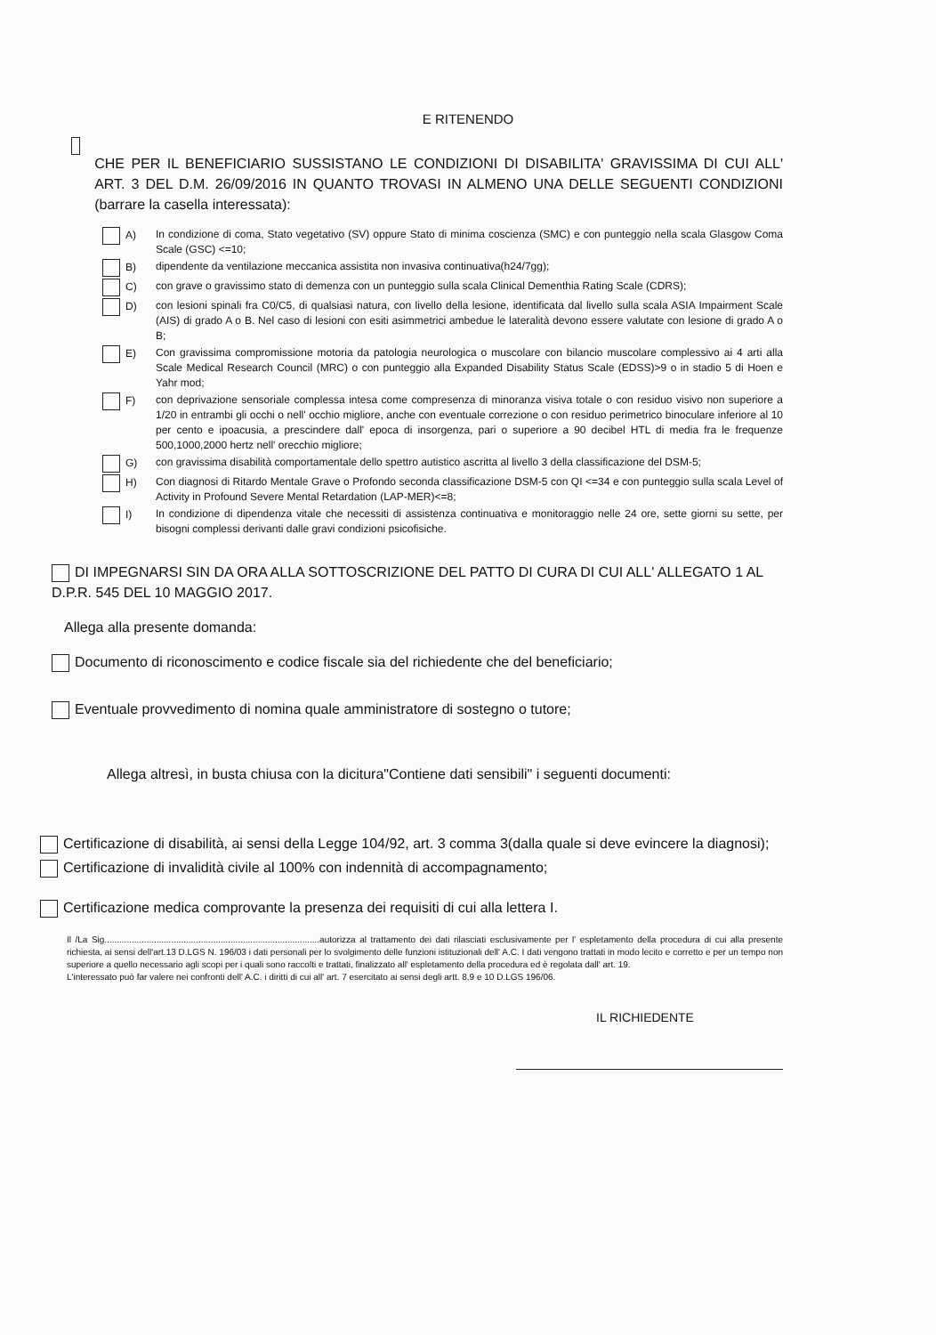E RITENENDO
CHE PER IL BENEFICIARIO SUSSISTANO LE CONDIZIONI DI DISABILITA' GRAVISSIMA DI CUI ALL' ART. 3 DEL D.M. 26/09/2016 IN QUANTO TROVASI IN ALMENO UNA DELLE SEGUENTI CONDIZIONI (barrare la casella interessata):
A) In condizione di coma, Stato vegetativo (SV) oppure Stato di minima coscienza (SMC) e con punteggio nella scala Glasgow Coma Scale (GSC) <=10;
B) dipendente da ventilazione meccanica assistita non invasiva continuativa(h24/7gg);
C) con grave o gravissimo stato di demenza con un punteggio sulla scala Clinical Dementhia Rating Scale (CDRS);
D) con lesioni spinali fra C0/C5, di qualsiasi natura, con livello della lesione, identificata dal livello sulla scala ASIA Impairment Scale (AIS) di grado A o B. Nel caso di lesioni con esiti asimmetrici ambedue le lateralità devono essere valutate con lesione di grado A o B;
E) Con gravissima compromissione motoria da patologia neurologica o muscolare con bilancio muscolare complessivo ai 4 arti alla Scale Medical Research Council (MRC) o con punteggio alla Expanded Disability Status Scale (EDSS)>9 o in stadio 5 di Hoen e Yahr mod;
F) con deprivazione sensoriale complessa intesa come compresenza di minoranza visiva totale o con residuo visivo non superiore a 1/20 in entrambi gli occhi o nell' occhio migliore, anche con eventuale correzione o con residuo perimetrico binoculare inferiore al 10 per cento e ipoacusia, a prescindere dall' epoca di insorgenza, pari o superiore a 90 decibel HTL di media fra le frequenze 500,1000,2000 hertz nell' orecchio migliore;
G) con gravissima disabilità comportamentale dello spettro autistico ascritta al livello 3 della classificazione del DSM-5;
H) Con diagnosi di Ritardo Mentale Grave o Profondo seconda classificazione DSM-5 con QI <=34 e con punteggio sulla scala Level of Activity in Profound Severe Mental Retardation (LAP-MER)<=8;
I) In condizione di dipendenza vitale che necessiti di assistenza continuativa e monitoraggio nelle 24 ore, sette giorni su sette, per bisogni complessi derivanti dalle gravi condizioni psicofisiche.
DI IMPEGNARSI SIN DA ORA ALLA SOTTOSCRIZIONE DEL PATTO DI CURA DI CUI ALL' ALLEGATO 1 AL D.P.R. 545 DEL 10 MAGGIO 2017.
Allega alla presente domanda:
Documento di riconoscimento e codice fiscale sia del richiedente che del beneficiario;
Eventuale provvedimento di nomina quale amministratore di sostegno o tutore;
Allega altresì, in busta chiusa con la dicitura"Contiene dati sensibili" i seguenti documenti:
Certificazione di disabilità, ai sensi della Legge 104/92, art. 3 comma 3(dalla quale si deve evincere la diagnosi);
Certificazione di invalidità civile al 100% con indennità di accompagnamento;
Certificazione medica comprovante la presenza dei requisiti di cui alla lettera I.
Il /La Sig.......................................................................................autorizza al trattamento dei dati rilasciati esclusivamente per l' espletamento della procedura di cui alla presente richiesta, ai sensi dell'art.13 D.LGS N. 196/03 i dati personali per lo svolgimento delle funzioni istituzionali dell' A.C. I dati vengono trattati in modo lecito e corretto e per un tempo non superiore a quello necessario agli scopi per i quali sono raccolti e trattati, finalizzato all' espletamento della procedura ed è regolata dall' art. 19.
L'interessato può far valere nei confronti dell' A.C. i diritti di cui all' art. 7 esercitato ai sensi degli artt. 8,9 e 10 D.LGS 196/06.
IL RICHIEDENTE